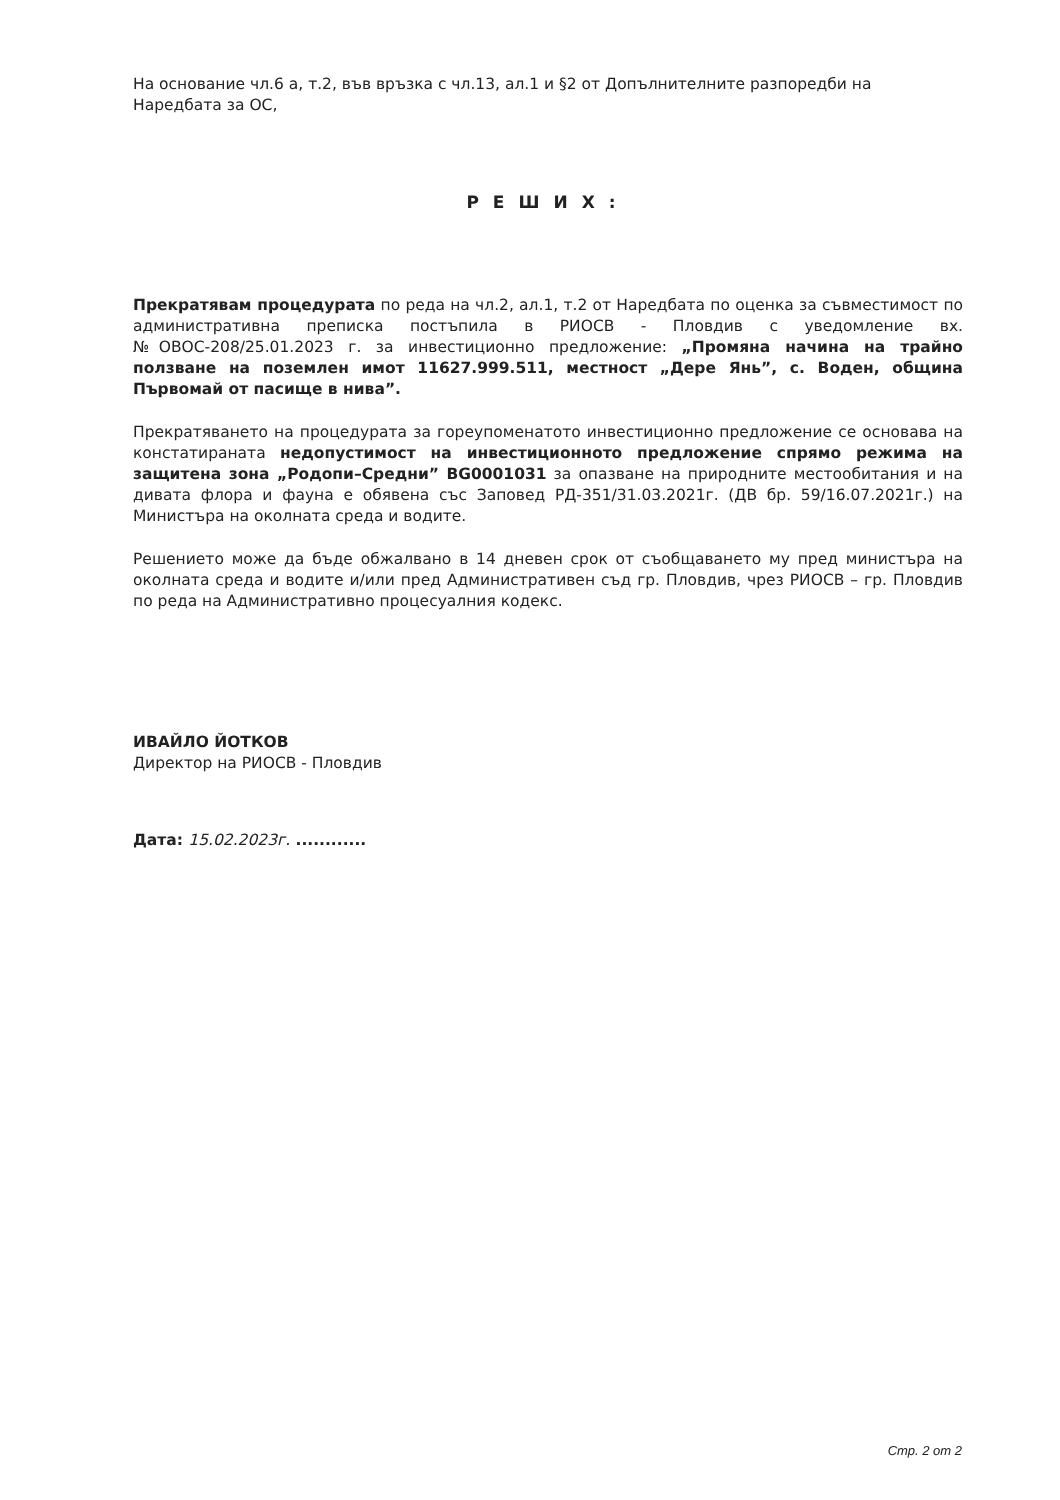На основание чл.6 а, т.2, във връзка с чл.13, ал.1 и §2 от Допълнителните разпоредби на Наредбата за ОС,
РЕШИХ:
Прекратявам процедурата по реда на чл.2, ал.1, т.2 от Наредбата по оценка за съвместимост по административна преписка постъпила в РИОСВ - Пловдив с уведомление вх. №ОВОС-208/25.01.2023 г. за инвестиционно предложение: „Промяна начина на трайно ползване на поземлен имот 11627.999.511, местност „Дере Янь”, с. Воден, община Първомай от пасище в нива”.
Прекратяването на процедурата за гореупоменатото инвестиционно предложение се основава на констатираната недопустимост на инвестиционното предложение спрямо режима на защитена зона „Родопи–Средни” BG0001031 за опазване на природните местообитания и на дивата флора и фауна е обявена със Заповед РД-351/31.03.2021г. (ДВ бр. 59/16.07.2021г.) на Министъра на околната среда и водите.
Решението може да бъде обжалвано в 14 дневен срок от съобщаването му пред министъра на околната среда и водите и/или пред Административен съд гр. Пловдив, чрез РИОСВ – гр. Пловдив по реда на Административно процесуалния кодекс.
ИВАЙЛО ЙОТКОВ
Директор на РИОСВ - Пловдив
Дата: 15.02.2023г. ............
Стр. 2 от 2